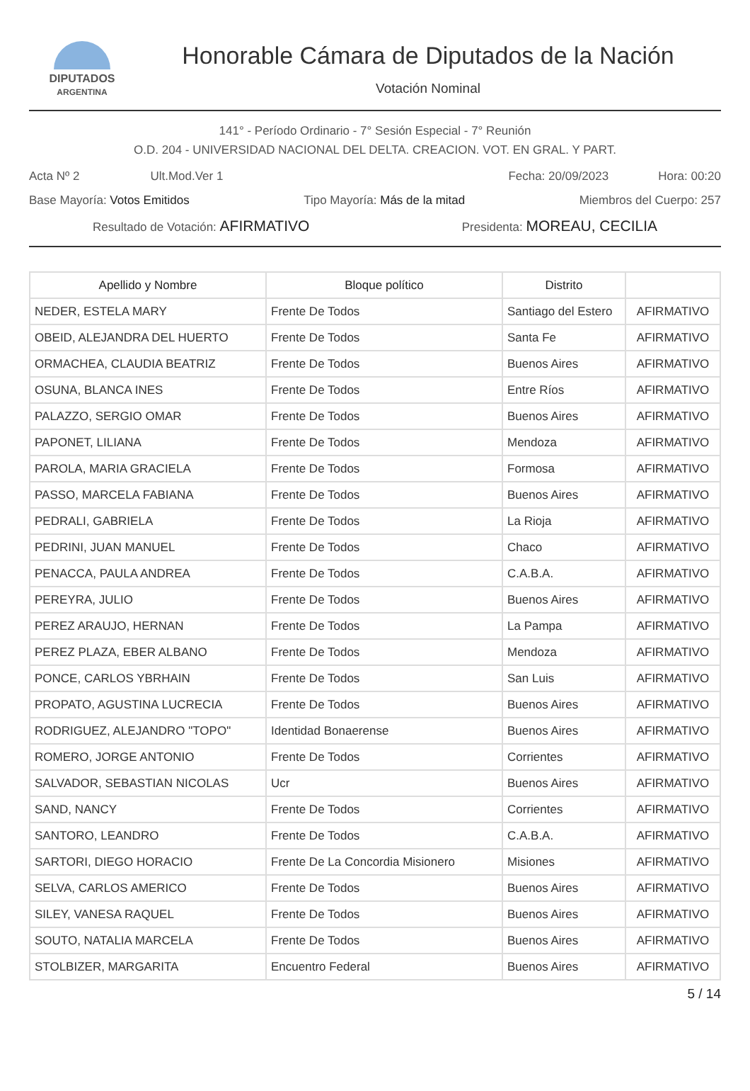DIPUTADOS
ARGENTINA
Honorable Cámara de Diputados de la Nación
Votación Nominal
141° - Período Ordinario - 7° Sesión Especial - 7° Reunión
O.D. 204 - UNIVERSIDAD NACIONAL DEL DELTA. CREACION. VOT. EN GRAL. Y PART.
Acta Nº 2 Ult.Mod.Ver 1 Fecha: 20/09/2023 Hora: 00:20
Base Mayoría: Votos Emitidos Tipo Mayoría: Más de la mitad Miembros del Cuerpo: 257
Resultado de Votación: AFIRMATIVO Presidenta: MOREAU, CECILIA
| Apellido y Nombre | Bloque político | Distrito | |
| --- | --- | --- | --- |
| NEDER, ESTELA MARY | Frente De Todos | Santiago del Estero | AFIRMATIVO |
| OBEID, ALEJANDRA DEL HUERTO | Frente De Todos | Santa Fe | AFIRMATIVO |
| ORMACHEA, CLAUDIA BEATRIZ | Frente De Todos | Buenos Aires | AFIRMATIVO |
| OSUNA, BLANCA INES | Frente De Todos | Entre Ríos | AFIRMATIVO |
| PALAZZO, SERGIO OMAR | Frente De Todos | Buenos Aires | AFIRMATIVO |
| PAPONET, LILIANA | Frente De Todos | Mendoza | AFIRMATIVO |
| PAROLA, MARIA GRACIELA | Frente De Todos | Formosa | AFIRMATIVO |
| PASSO, MARCELA FABIANA | Frente De Todos | Buenos Aires | AFIRMATIVO |
| PEDRALI, GABRIELA | Frente De Todos | La Rioja | AFIRMATIVO |
| PEDRINI, JUAN MANUEL | Frente De Todos | Chaco | AFIRMATIVO |
| PENACCA, PAULA ANDREA | Frente De Todos | C.A.B.A. | AFIRMATIVO |
| PEREYRA, JULIO | Frente De Todos | Buenos Aires | AFIRMATIVO |
| PEREZ ARAUJO, HERNAN | Frente De Todos | La Pampa | AFIRMATIVO |
| PEREZ PLAZA, EBER ALBANO | Frente De Todos | Mendoza | AFIRMATIVO |
| PONCE, CARLOS YBRHAIN | Frente De Todos | San Luis | AFIRMATIVO |
| PROPATO, AGUSTINA LUCRECIA | Frente De Todos | Buenos Aires | AFIRMATIVO |
| RODRIGUEZ, ALEJANDRO "TOPO" | Identidad Bonaerense | Buenos Aires | AFIRMATIVO |
| ROMERO, JORGE ANTONIO | Frente De Todos | Corrientes | AFIRMATIVO |
| SALVADOR, SEBASTIAN NICOLAS | Ucr | Buenos Aires | AFIRMATIVO |
| SAND, NANCY | Frente De Todos | Corrientes | AFIRMATIVO |
| SANTORO, LEANDRO | Frente De Todos | C.A.B.A. | AFIRMATIVO |
| SARTORI, DIEGO HORACIO | Frente De La Concordia Misionero | Misiones | AFIRMATIVO |
| SELVA, CARLOS AMERICO | Frente De Todos | Buenos Aires | AFIRMATIVO |
| SILEY, VANESA RAQUEL | Frente De Todos | Buenos Aires | AFIRMATIVO |
| SOUTO, NATALIA MARCELA | Frente De Todos | Buenos Aires | AFIRMATIVO |
| STOLBIZER, MARGARITA | Encuentro Federal | Buenos Aires | AFIRMATIVO |
5 / 14